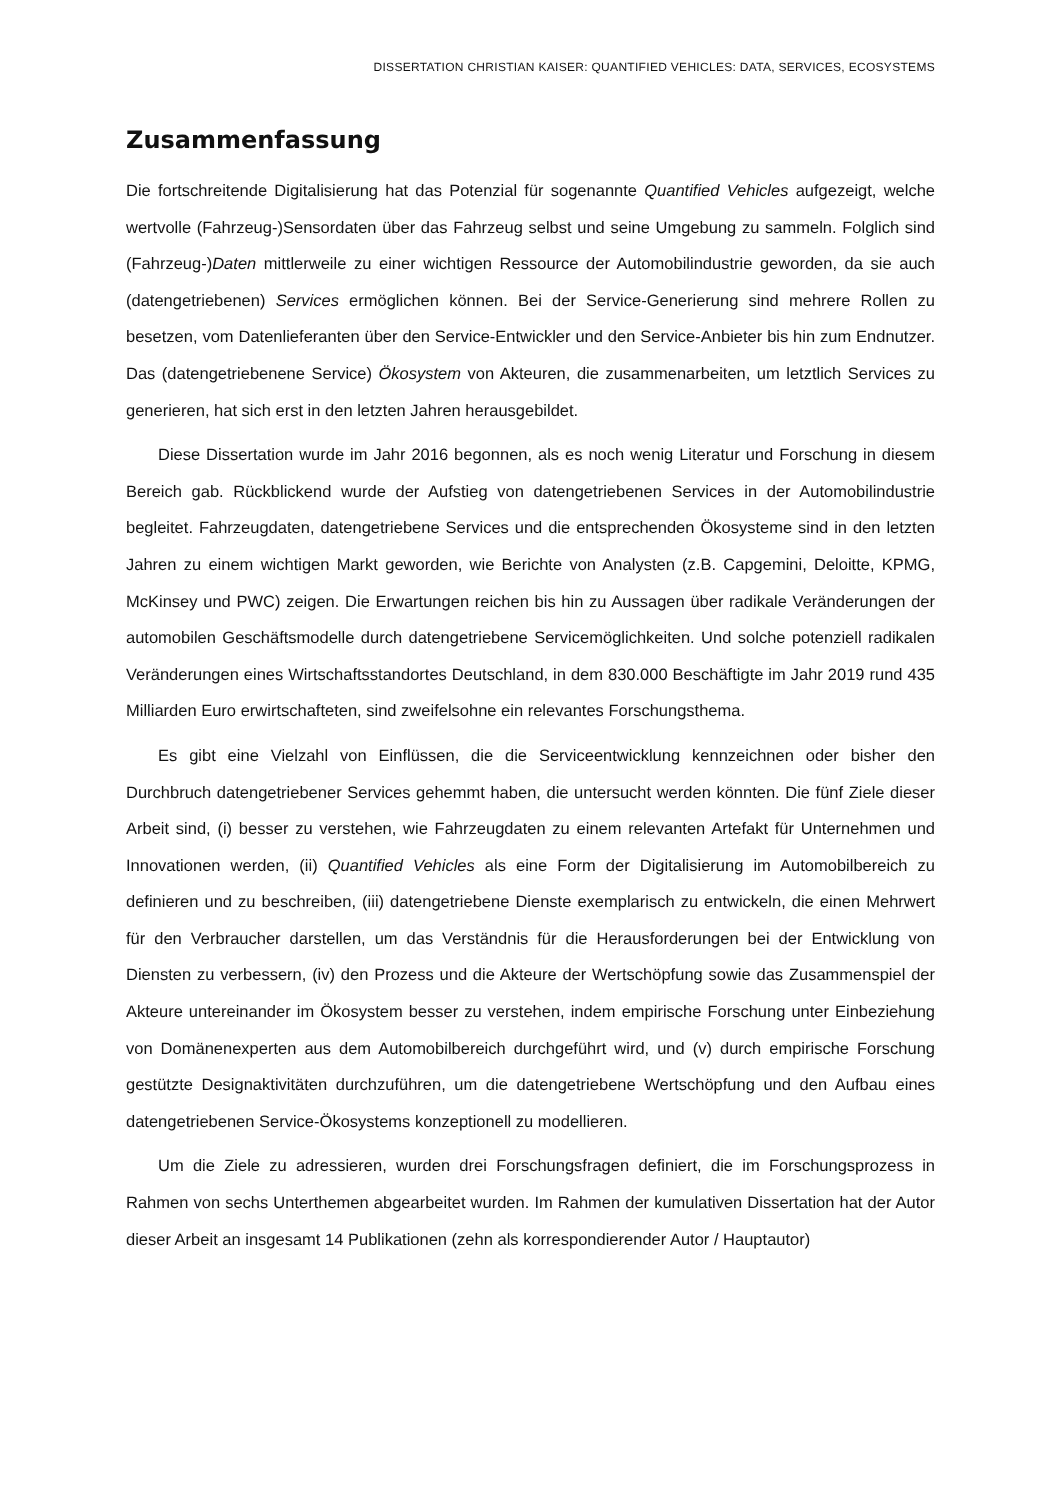DISSERTATION CHRISTIAN KAISER: QUANTIFIED VEHICLES: DATA, SERVICES, ECOSYSTEMS
Zusammenfassung
Die fortschreitende Digitalisierung hat das Potenzial für sogenannte Quantified Vehicles aufgezeigt, welche wertvolle (Fahrzeug-)Sensordaten über das Fahrzeug selbst und seine Umgebung zu sammeln. Folglich sind (Fahrzeug-)Daten mittlerweile zu einer wichtigen Ressource der Automobilindustrie geworden, da sie auch (datengetriebenen) Services ermöglichen können. Bei der Service-Generierung sind mehrere Rollen zu besetzen, vom Datenlieferanten über den Service-Entwickler und den Service-Anbieter bis hin zum Endnutzer. Das (datengetriebenene Service) Ökosystem von Akteuren, die zusammenarbeiten, um letztlich Services zu generieren, hat sich erst in den letzten Jahren herausgebildet.
Diese Dissertation wurde im Jahr 2016 begonnen, als es noch wenig Literatur und Forschung in diesem Bereich gab. Rückblickend wurde der Aufstieg von datengetriebenen Services in der Automobilindustrie begleitet. Fahrzeugdaten, datengetriebene Services und die entsprechenden Ökosysteme sind in den letzten Jahren zu einem wichtigen Markt geworden, wie Berichte von Analysten (z.B. Capgemini, Deloitte, KPMG, McKinsey und PWC) zeigen. Die Erwartungen reichen bis hin zu Aussagen über radikale Veränderungen der automobilen Geschäftsmodelle durch datengetriebene Servicemöglichkeiten. Und solche potenziell radikalen Veränderungen eines Wirtschaftsstandortes Deutschland, in dem 830.000 Beschäftigte im Jahr 2019 rund 435 Milliarden Euro erwirtschafteten, sind zweifelsohne ein relevantes Forschungsthema.
Es gibt eine Vielzahl von Einflüssen, die die Serviceentwicklung kennzeichnen oder bisher den Durchbruch datengetriebener Services gehemmt haben, die untersucht werden könnten. Die fünf Ziele dieser Arbeit sind, (i) besser zu verstehen, wie Fahrzeugdaten zu einem relevanten Artefakt für Unternehmen und Innovationen werden, (ii) Quantified Vehicles als eine Form der Digitalisierung im Automobilbereich zu definieren und zu beschreiben, (iii) datengetriebene Dienste exemplarisch zu entwickeln, die einen Mehrwert für den Verbraucher darstellen, um das Verständnis für die Herausforderungen bei der Entwicklung von Diensten zu verbessern, (iv) den Prozess und die Akteure der Wertschöpfung sowie das Zusammenspiel der Akteure untereinander im Ökosystem besser zu verstehen, indem empirische Forschung unter Einbeziehung von Domänenexperten aus dem Automobilbereich durchgeführt wird, und (v) durch empirische Forschung gestützte Designaktivitäten durchzuführen, um die datengetriebene Wertschöpfung und den Aufbau eines datengetriebenen Service-Ökosystems konzeptionell zu modellieren.
Um die Ziele zu adressieren, wurden drei Forschungsfragen definiert, die im Forschungsprozess in Rahmen von sechs Unterthemen abgearbeitet wurden. Im Rahmen der kumulativen Dissertation hat der Autor dieser Arbeit an insgesamt 14 Publikationen (zehn als korrespondierender Autor / Hauptautor)